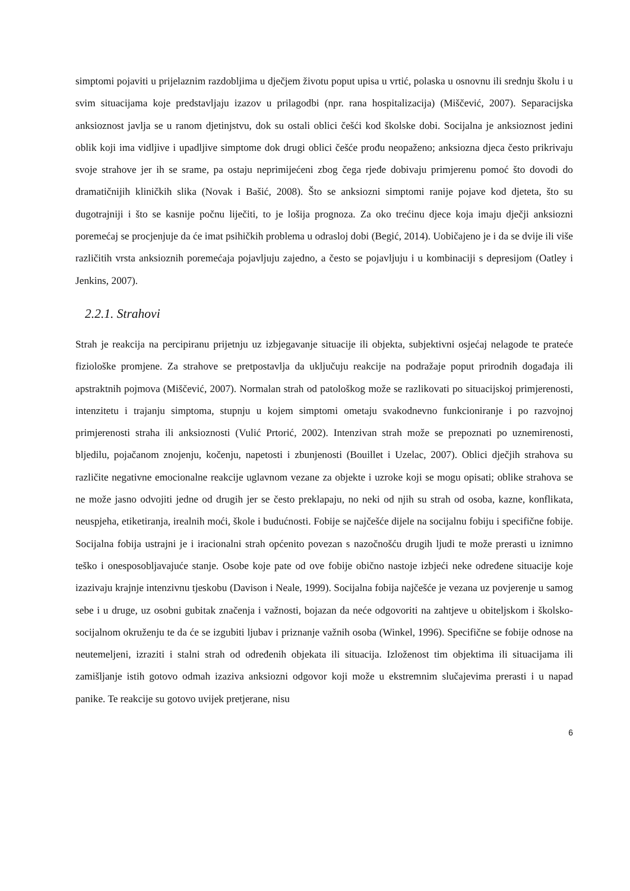simptomi pojaviti u prijelaznim razdobljima u dječjem životu poput upisa u vrtić, polaska u osnovnu ili srednju školu i u svim situacijama koje predstavljaju izazov u prilagodbi (npr. rana hospitalizacija) (Miščević, 2007). Separacijska anksioznost javlja se u ranom djetinjstvu, dok su ostali oblici češći kod školske dobi. Socijalna je anksioznost jedini oblik koji ima vidljive i upadljive simptome dok drugi oblici češće prođu neopaženo; anksiozna djeca često prikrivaju svoje strahove jer ih se srame, pa ostaju neprimijećeni zbog čega rjeđe dobivaju primjerenu pomoć što dovodi do dramatičnijih kliničkih slika (Novak i Bašić, 2008). Što se anksiozni simptomi ranije pojave kod djeteta, što su dugotrajniji i što se kasnije počnu liječiti, to je lošija prognoza. Za oko trećinu djece koja imaju dječji anksiozni poremećaj se procjenjuje da će imat psihičkih problema u odrasloj dobi (Begić, 2014). Uobičajeno je i da se dvije ili više različitih vrsta anksioznih poremećaja pojavljuju zajedno, a često se pojavljuju i u kombinaciji s depresijom (Oatley i Jenkins, 2007).
2.2.1. Strahovi
Strah je reakcija na percipiranu prijetnju uz izbjegavanje situacije ili objekta, subjektivni osjećaj nelagode te prateće fiziološke promjene. Za strahove se pretpostavlja da uključuju reakcije na podražaje poput prirodnih događaja ili apstraktnih pojmova (Miščević, 2007). Normalan strah od patološkog može se razlikovati po situacijskoj primjerenosti, intenzitetu i trajanju simptoma, stupnju u kojem simptomi ometaju svakodnevno funkcioniranje i po razvojnoj primjerenosti straha ili anksioznosti (Vulić Prtorić, 2002). Intenzivan strah može se prepoznati po uznemirenosti, bljedilu, pojačanom znojenju, kočenju, napetosti i zbunjenosti (Bouillet i Uzelac, 2007). Oblici dječjih strahova su različite negativne emocionalne reakcije uglavnom vezane za objekte i uzroke koji se mogu opisati; oblike strahova se ne može jasno odvojiti jedne od drugih jer se često preklapaju, no neki od njih su strah od osoba, kazne, konflikata, neuspjeha, etiketiranja, irealnih moći, škole i budućnosti. Fobije se najčešće dijele na socijalnu fobiju i specifične fobije. Socijalna fobija ustrajni je i iracionalni strah općenito povezan s nazočnošću drugih ljudi te može prerasti u iznimno teško i onesposobljavajuće stanje. Osobe koje pate od ove fobije obično nastoje izbjeći neke određene situacije koje izazivaju krajnje intenzivnu tjeskobu (Davison i Neale, 1999). Socijalna fobija najčešće je vezana uz povjerenje u samog sebe i u druge, uz osobni gubitak značenja i važnosti, bojazan da neće odgovoriti na zahtjeve u obiteljskom i školsko-socijalnom okruženju te da će se izgubiti ljubav i priznanje važnih osoba (Winkel, 1996). Specifične se fobije odnose na neutemeljeni, izraziti i stalni strah od određenih objekata ili situacija. Izloženost tim objektima ili situacijama ili zamišljanje istih gotovo odmah izaziva anksiozni odgovor koji može u ekstremnim slučajevima prerasti i u napad panike. Te reakcije su gotovo uvijek pretjerane, nisu
6